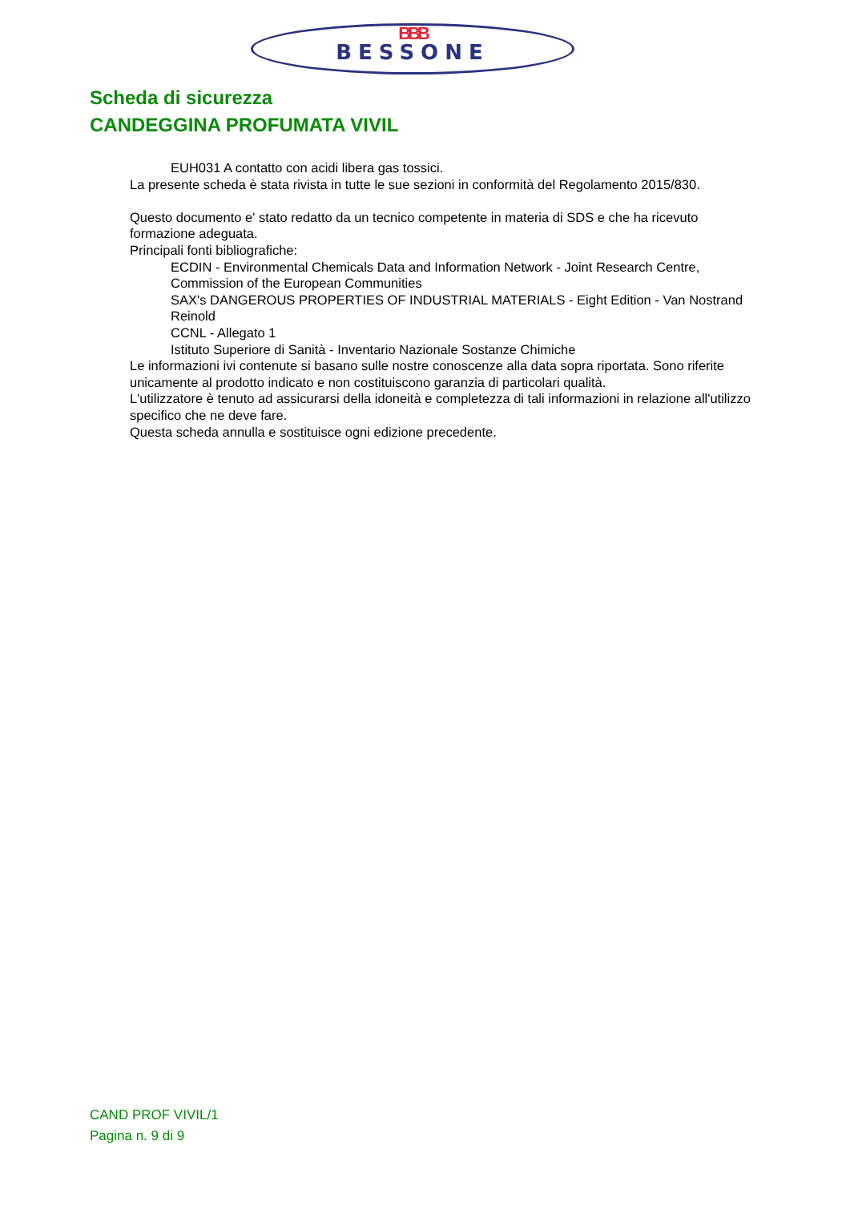BBB
BESSONE
Scheda di sicurezza
CANDEGGINA PROFUMATA VIVIL
EUH031 A contatto con acidi libera gas tossici.
La presente scheda è stata rivista in tutte le sue sezioni in conformità del Regolamento 2015/830.
Questo documento e' stato redatto da un tecnico competente in materia di SDS e che ha ricevuto formazione adeguata.
Principali fonti bibliografiche:
ECDIN - Environmental Chemicals Data and Information Network - Joint Research Centre, Commission of the European Communities
SAX's DANGEROUS PROPERTIES OF INDUSTRIAL MATERIALS - Eight Edition - Van Nostrand Reinold
CCNL - Allegato 1
Istituto Superiore di Sanità - Inventario Nazionale Sostanze Chimiche
Le informazioni ivi contenute si basano sulle nostre conoscenze alla data sopra riportata. Sono riferite unicamente al prodotto indicato e non costituiscono garanzia di particolari qualità.
L'utilizzatore è tenuto ad assicurarsi della idoneità e completezza di tali informazioni in relazione all'utilizzo specifico che ne deve fare.
Questa scheda annulla e sostituisce ogni edizione precedente.
CAND PROF VIVIL/1
Pagina n. 9 di 9